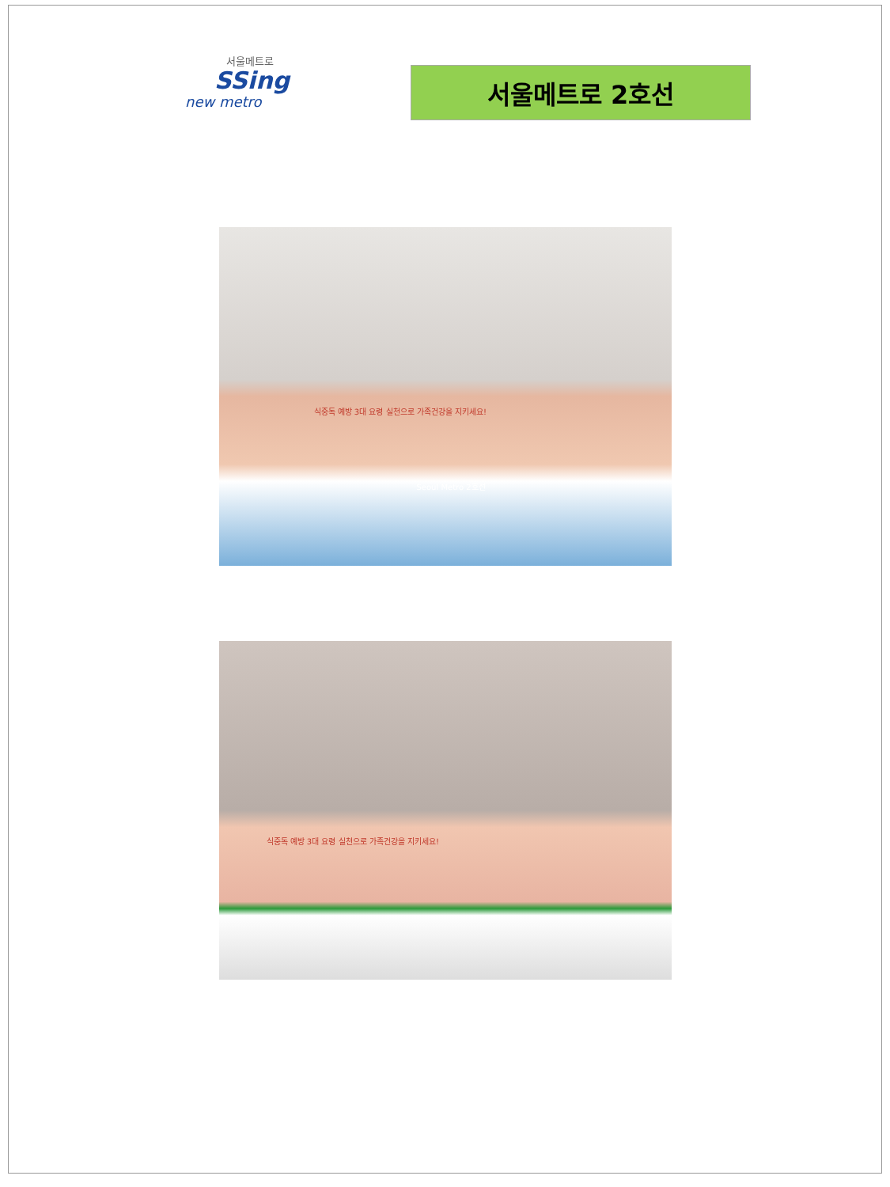서울메트로
SSing
new metro
서울메트로 2호선
식중독 예방 3대 요령 실천으로 가족건강을 지키세요!
Seoul Metro 2호선
식중독 예방 3대 요령 실천으로 가족건강을 지키세요!